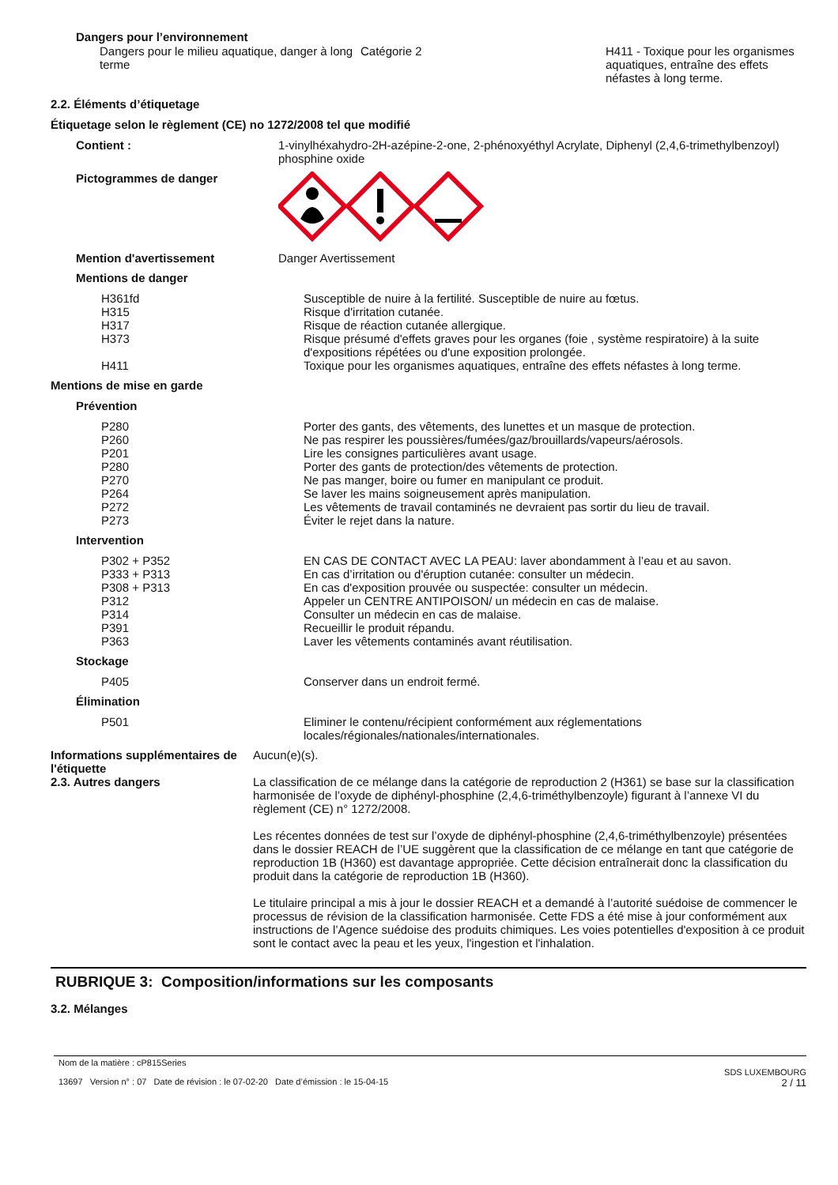Dangers pour l’environnement
Dangers pour le milieu aquatique, danger à long terme
Catégorie 2 H411 - Toxique pour les organismes aquatiques, entraîne des effets néfastes à long terme.
2.2. Éléments d’étiquetage
Étiquetage selon le règlement (CE) no 1272/2008 tel que modifié
Contient : 1-vinylhéxahydro-2H-azépine-2-one, 2-phénoxyéthyl Acrylate, Diphenyl (2,4,6-trimethylbenzoyl) phosphine oxide
Pictogrammes de danger
Mention d'avertissement Danger Avertissement
Mentions de danger
H361fd Susceptible de nuire à la fertilité. Susceptible de nuire au fœtus.
H315 Risque d'irritation cutanée.
H317 Risque de réaction cutanée allergique.
H373 Risque présumé d'effets graves pour les organes (foie , système respiratoire) à la suite d'expositions répétées ou d'une exposition prolongée.
H411 Toxique pour les organismes aquatiques, entraîne des effets néfastes à long terme.
Mentions de mise en garde
Prévention
P280 Porter des gants, des vêtements, des lunettes et un masque de protection.
P260 Ne pas respirer les poussières/fumées/gaz/brouillards/vapeurs/aérosols.
P201 Lire les consignes particulières avant usage.
P280 Porter des gants de protection/des vêtements de protection.
P270 Ne pas manger, boire ou fumer en manipulant ce produit.
P264 Se laver les mains soigneusement après manipulation.
P272 Les vêtements de travail contaminés ne devraient pas sortir du lieu de travail.
P273 Éviter le rejet dans la nature.
Intervention
P302 + P352 EN CAS DE CONTACT AVEC LA PEAU: laver abondamment à l’eau et au savon.
P333 + P313 En cas d’irritation ou d'éruption cutanée: consulter un médecin.
P308 + P313 En cas d'exposition prouvée ou suspectée: consulter un médecin.
P312 Appeler un CENTRE ANTIPOISON/ un médecin en cas de malaise.
P314 Consulter un médecin en cas de malaise.
P391 Recueillir le produit répandu.
P363 Laver les vêtements contaminés avant réutilisation.
Stockage
P405 Conserver dans un endroit fermé.
Élimination
P501 Eliminer le contenu/récipient conformément aux réglementations locales/régionales/nationales/internationales.
Informations supplémentaires de l'étiquette
Aucun(e)(s).
2.3. Autres dangers La classification de ce mélange dans la catégorie de reproduction 2 (H361) se base sur la classification harmonisée de l’oxyde de diphényl-phosphine (2,4,6-triméthylbenzoyle) figurant à l’annexe VI du règlement (CE) n° 1272/2008.
Les récentes données de test sur l’oxyde de diphényl-phosphine (2,4,6-triméthylbenzoyle) présentées dans le dossier REACH de l’UE suggèrent que la classification de ce mélange en tant que catégorie de reproduction 1B (H360) est davantage appropriée. Cette décision entraînerait donc la classification du produit dans la catégorie de reproduction 1B (H360).
Le titulaire principal a mis à jour le dossier REACH et a demandé à l’autorité suédoise de commencer le processus de révision de la classification harmonisée. Cette FDS a été mise à jour conformément aux instructions de l’Agence suédoise des produits chimiques. Les voies potentielles d'exposition à ce produit sont le contact avec la peau et les yeux, l'ingestion et l'inhalation.
RUBRIQUE 3: Composition/informations sur les composants
3.2. Mélanges
Nom de la matière : cP815Series
13697 Version n° : 07 Date de révision : le 07-02-20 Date d’émission : le 15-04-15
SDS LUXEMBOURG
2 / 11